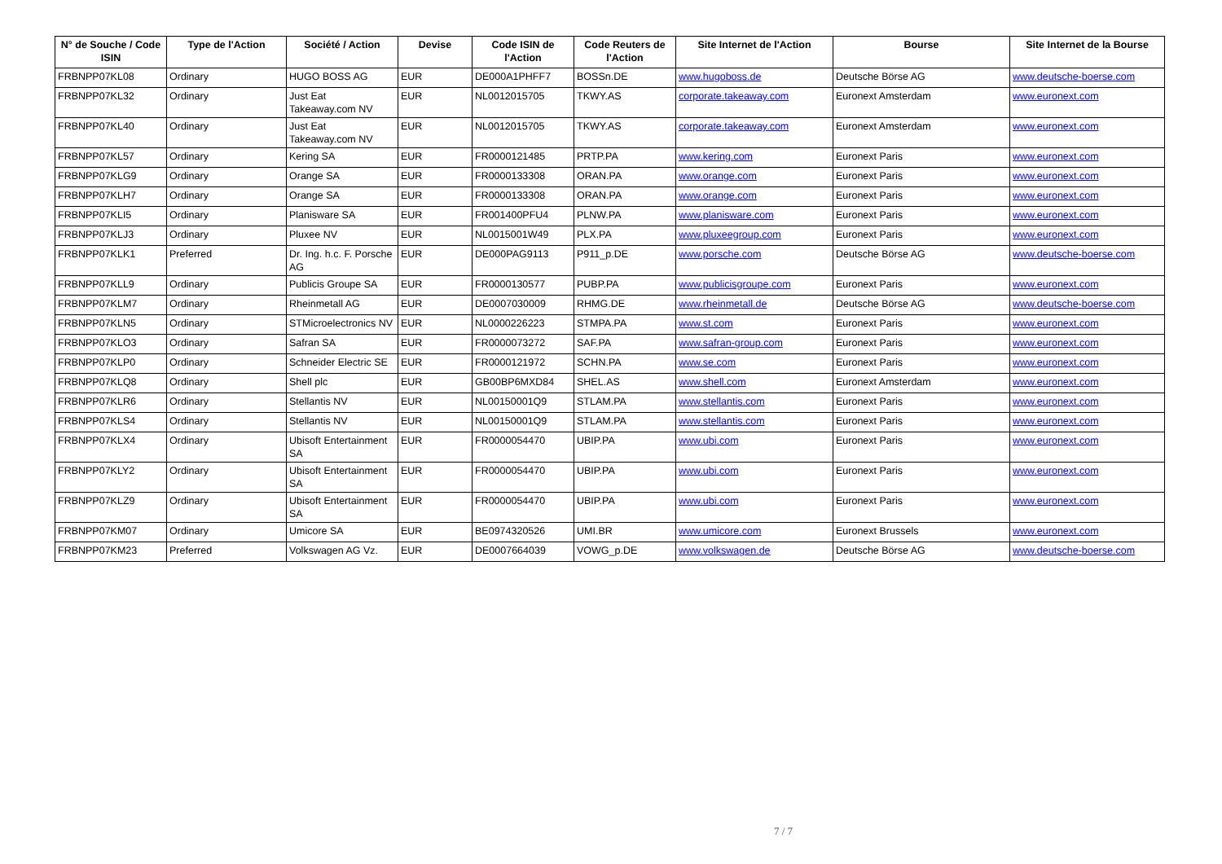| N° de Souche / Code ISIN | Type de l'Action | Société / Action | Devise | Code ISIN de l'Action | Code Reuters de l'Action | Site Internet de l'Action | Bourse | Site Internet de la Bourse |
| --- | --- | --- | --- | --- | --- | --- | --- | --- |
| FRBNPP07KL08 | Ordinary | HUGO BOSS AG | EUR | DE000A1PHFF7 | BOSSn.DE | www.hugoboss.de | Deutsche Börse AG | www.deutsche-boerse.com |
| FRBNPP07KL32 | Ordinary | Just Eat Takeaway.com NV | EUR | NL0012015705 | TKWY.AS | corporate.takeaway.com | Euronext Amsterdam | www.euronext.com |
| FRBNPP07KL40 | Ordinary | Just Eat Takeaway.com NV | EUR | NL0012015705 | TKWY.AS | corporate.takeaway.com | Euronext Amsterdam | www.euronext.com |
| FRBNPP07KL57 | Ordinary | Kering SA | EUR | FR0000121485 | PRTP.PA | www.kering.com | Euronext Paris | www.euronext.com |
| FRBNPP07KLG9 | Ordinary | Orange SA | EUR | FR0000133308 | ORAN.PA | www.orange.com | Euronext Paris | www.euronext.com |
| FRBNPP07KLH7 | Ordinary | Orange SA | EUR | FR0000133308 | ORAN.PA | www.orange.com | Euronext Paris | www.euronext.com |
| FRBNPP07KLI5 | Ordinary | Planisware SA | EUR | FR001400PFU4 | PLNW.PA | www.planisware.com | Euronext Paris | www.euronext.com |
| FRBNPP07KLJ3 | Ordinary | Pluxee NV | EUR | NL0015001W49 | PLX.PA | www.pluxeegroup.com | Euronext Paris | www.euronext.com |
| FRBNPP07KLK1 | Preferred | Dr. Ing. h.c. F. Porsche AG | EUR | DE000PAG9113 | P911_p.DE | www.porsche.com | Deutsche Börse AG | www.deutsche-boerse.com |
| FRBNPP07KLL9 | Ordinary | Publicis Groupe SA | EUR | FR0000130577 | PUBP.PA | www.publicisgroupe.com | Euronext Paris | www.euronext.com |
| FRBNPP07KLM7 | Ordinary | Rheinmetall AG | EUR | DE0007030009 | RHMG.DE | www.rheinmetall.de | Deutsche Börse AG | www.deutsche-boerse.com |
| FRBNPP07KLN5 | Ordinary | STMicroelectronics NV | EUR | NL0000226223 | STMPA.PA | www.st.com | Euronext Paris | www.euronext.com |
| FRBNPP07KLO3 | Ordinary | Safran SA | EUR | FR0000073272 | SAF.PA | www.safran-group.com | Euronext Paris | www.euronext.com |
| FRBNPP07KLP0 | Ordinary | Schneider Electric SE | EUR | FR0000121972 | SCHN.PA | www.se.com | Euronext Paris | www.euronext.com |
| FRBNPP07KLQ8 | Ordinary | Shell plc | EUR | GB00BP6MXD84 | SHEL.AS | www.shell.com | Euronext Amsterdam | www.euronext.com |
| FRBNPP07KLR6 | Ordinary | Stellantis NV | EUR | NL00150001Q9 | STLAM.PA | www.stellantis.com | Euronext Paris | www.euronext.com |
| FRBNPP07KLS4 | Ordinary | Stellantis NV | EUR | NL00150001Q9 | STLAM.PA | www.stellantis.com | Euronext Paris | www.euronext.com |
| FRBNPP07KLX4 | Ordinary | Ubisoft Entertainment SA | EUR | FR0000054470 | UBIP.PA | www.ubi.com | Euronext Paris | www.euronext.com |
| FRBNPP07KLY2 | Ordinary | Ubisoft Entertainment SA | EUR | FR0000054470 | UBIP.PA | www.ubi.com | Euronext Paris | www.euronext.com |
| FRBNPP07KLZ9 | Ordinary | Ubisoft Entertainment SA | EUR | FR0000054470 | UBIP.PA | www.ubi.com | Euronext Paris | www.euronext.com |
| FRBNPP07KM07 | Ordinary | Umicore SA | EUR | BE0974320526 | UMI.BR | www.umicore.com | Euronext Brussels | www.euronext.com |
| FRBNPP07KM23 | Preferred | Volkswagen AG Vz. | EUR | DE0007664039 | VOWG_p.DE | www.volkswagen.de | Deutsche Börse AG | www.deutsche-boerse.com |
7 / 7